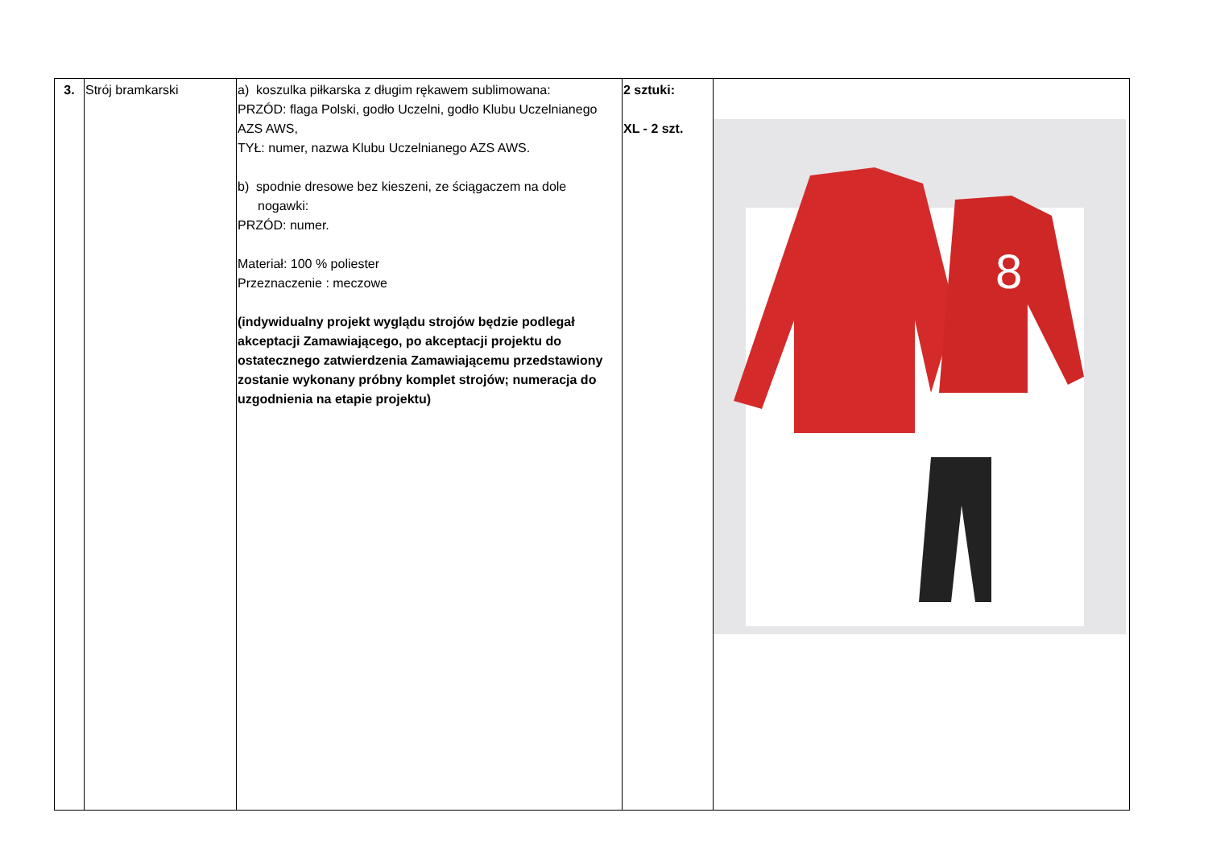| 3. | Strój bramkarski | a) koszulka piłkarska z długim rękawem sublimowana: PRZÓD: flaga Polski, godło Uczelni, godło Klubu Uczelnianego AZS AWS, TYŁ: numer, nazwa Klubu Uczelnianego AZS AWS. b) spodnie dresowe bez kieszeni, ze ściągaczem na dole nogawki: PRZÓD: numer. Materiał: 100 % poliester Przeznaczenie : meczowe (indywidualny projekt wyglądu strojów będzie podlegał akceptacji Zamawiającego, po akceptacji projektu do ostatecznego zatwierdzenia Zamawiającemu przedstawiony zostanie wykonany próbny komplet strojów; numeracja do uzgodnienia na etapie projektu) | 2 sztuki: XL - 2 szt. | 8 |